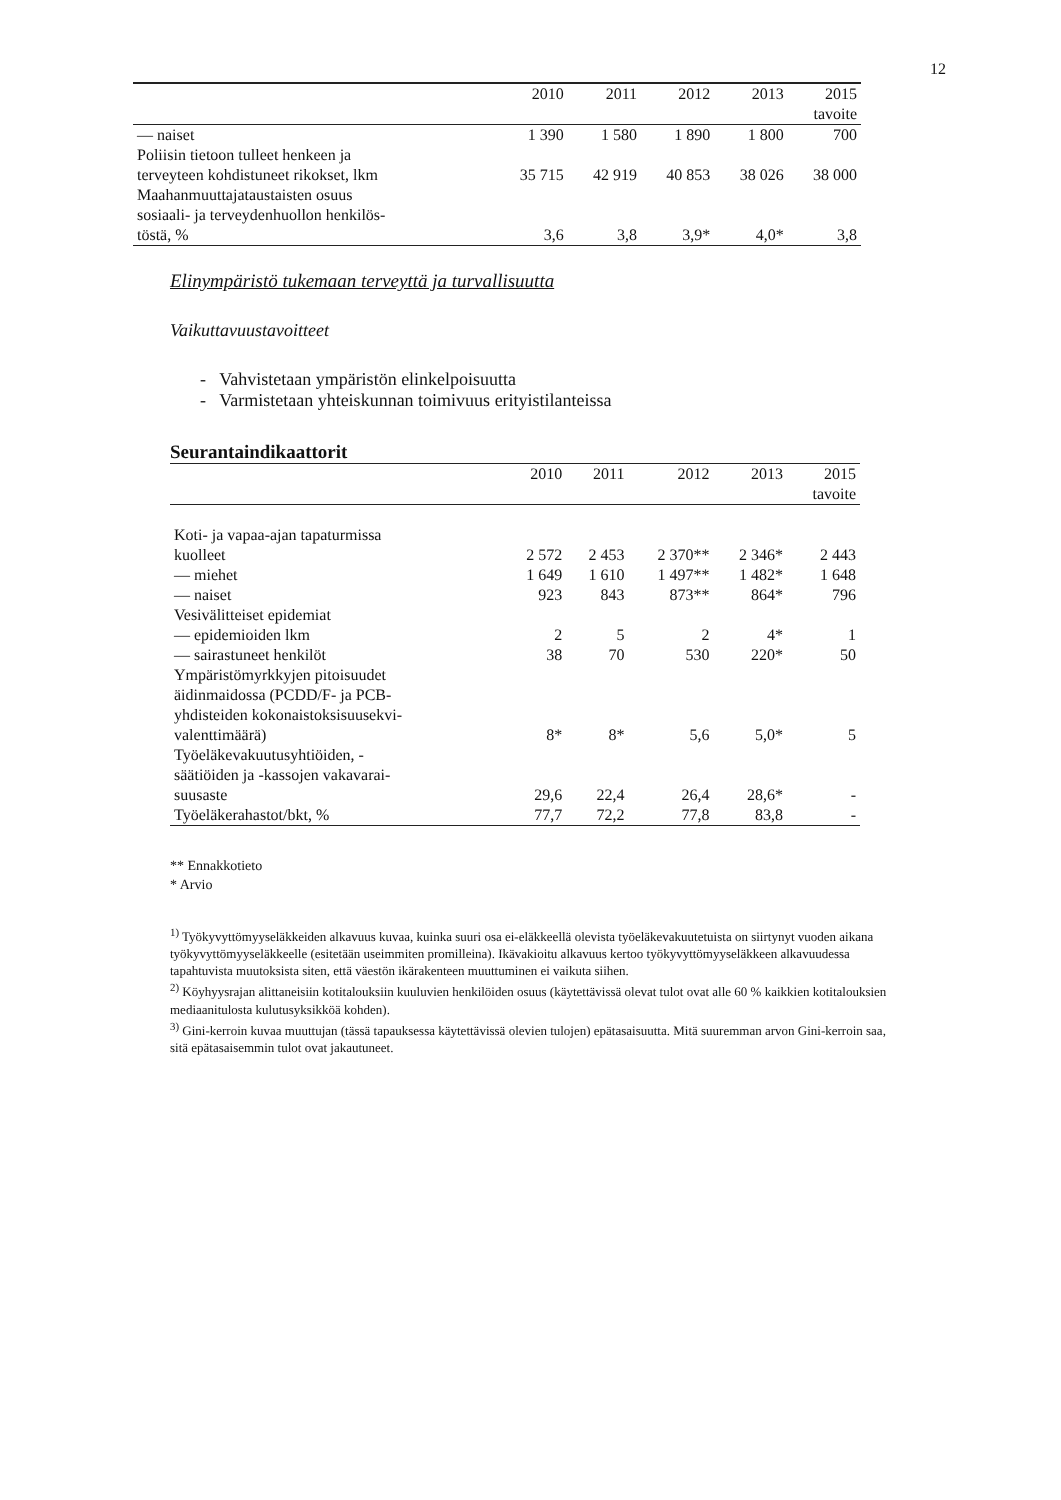12
| | 2010 | 2011 | 2012 | 2013 | 2015 |
| --- | --- | --- | --- | --- | --- |
| | | | | | tavoite |
| — naiset | 1 390 | 1 580 | 1 890 | 1 800 | 700 |
| Poliisin tietoon tulleet henkeen ja terveyteen kohdistuneet rikokset, lkm | 35 715 | 42 919 | 40 853 | 38 026 | 38 000 |
| Maahanmuuttajataustaisten osuus sosiaali- ja terveydenhuollon henkilös- töstä, % | 3,6 | 3,8 | 3,9* | 4,0* | 3,8 |
Elinympäristö tukemaan terveyttä ja turvallisuutta
Vaikuttavuustavoitteet
- Vahvistetaan ympäristön elinkelpoisuutta
- Varmistetaan yhteiskunnan toimivuus erityistilanteissa
Seurantaindikaattorit
| | 2010 | 2011 | 2012 | 2013 | 2015 |
| --- | --- | --- | --- | --- | --- |
| | | | | | tavoite |
| Koti- ja vapaa-ajan tapaturmissa kuolleet | 2 572 | 2 453 | 2 370** | 2 346* | 2 443 |
| — miehet | 1 649 | 1 610 | 1 497** | 1 482* | 1 648 |
| — naiset | 923 | 843 | 873** | 864* | 796 |
| Vesivälitteiset epidemiat | | | | | |
| — epidemioiden lkm | 2 | 5 | 2 | 4* | 1 |
| — sairastuneet henkilöt | 38 | 70 | 530 | 220* | 50 |
| Ympäristömyrkkyjen pitoisuudet äidinmaidossa (PCDD/F- ja PCB- yhdisteiden kokonaistoksisuusekvi- valenttimäärä) | 8* | 8* | 5,6 | 5,0* | 5 |
| Työeläkevakuutusyhtiöiden, - säätiöiden ja -kassojen vakavarai- suusaste | 29,6 | 22,4 | 26,4 | 28,6* | - |
| Työeläkerahastot/bkt, % | 77,7 | 72,2 | 77,8 | 83,8 | - |
** Ennakkotieto
* Arvio
<sup>1)</sup> Työkyvyttömyyseläkkeiden alkavuus kuvaa, kuinka suuri osa ei-eläkkeellä olevista työeläkevakuutetuista on siirtynyt vuoden aikana työkyvyttömyyseläkkeelle (esitetään useimmiten promilleina). Ikävakioitu alkavuus kertoo työkyvyttömyyseläkkeen alkavuudessa tapahtuvista muutoksista siten, että väestön ikärakenteen muuttuminen ei vaikuta siihen.
<sup>2)</sup> Köyhyysrajan alittaneisiin kotitalouksiin kuuluvien henkilöiden osuus (käytettävissä olevat tulot ovat alle 60 % kaikkien kotitalouksien mediaanitulosta kulutusyksikköä kohden).
<sup>3)</sup> Gini-kerroin kuvaa muuttujan (tässä tapauksessa käytettävissä olevien tulojen) epätasaisuutta. Mitä suuremman arvon Gini-kerroin saa, sitä epätasaisemmin tulot ovat jakautuneet.